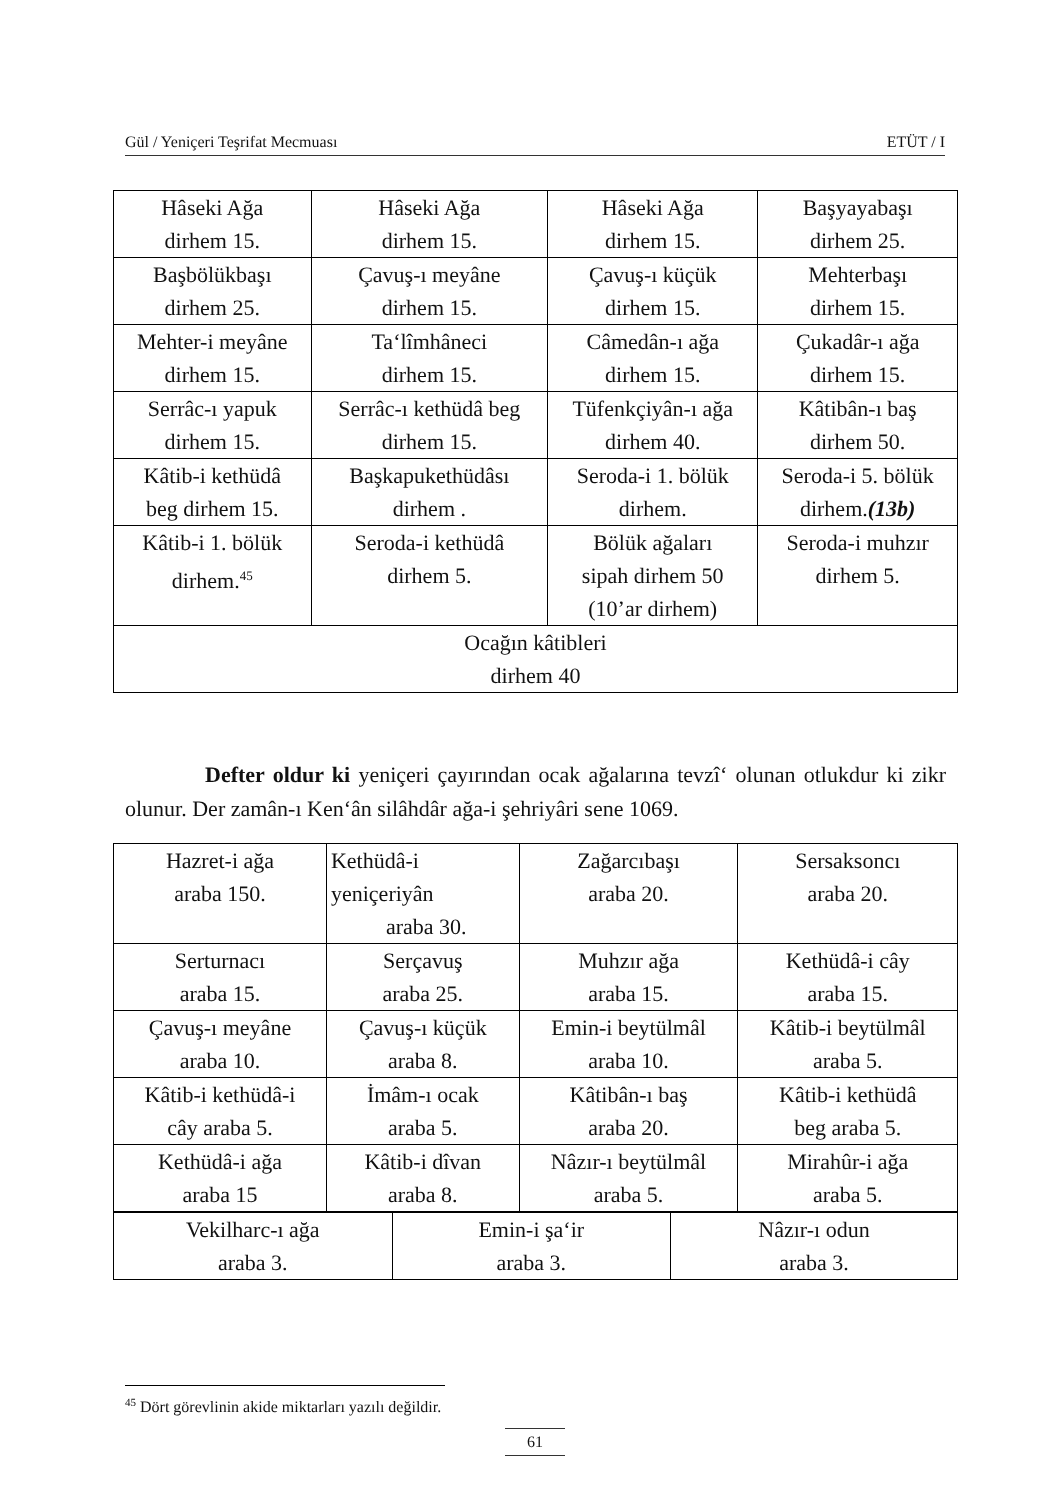Gül / Yeniçeri Teşrifat Mecmuası ETÜT / I
| Hâseki Ağa dirhem 15. | Hâseki Ağa dirhem 15. | Hâseki Ağa dirhem 15. | Başyayabaşı dirhem 25. |
| Başbölükbaşı dirhem 25. | Çavuş-ı meyâne dirhem 15. | Çavuş-ı küçük dirhem 15. | Mehterbaşı dirhem 15. |
| Mehter-i meyâne dirhem 15. | Ta‘lîmhâneci dirhem 15. | Câmedân-ı ağa dirhem 15. | Çukadâr-ı ağa dirhem 15. |
| Serrâc-ı yapuk dirhem 15. | Serrâc-ı kethüdâ beg dirhem 15. | Tüfenkçiyân-ı ağa dirhem 40. | Kâtibân-ı baş dirhem 50. |
| Kâtib-i kethüdâ beg dirhem 15. | Başkapukethüdâsı dirhem . | Seroda-i 1. bölük dirhem. | Seroda-i 5. bölük dirhem. (13b) |
| Kâtib-i 1. bölük dirhem.<sup>45</sup> | Seroda-i kethüdâ dirhem 5. | Bölük ağaları sipah dirhem 50 (10’ar dirhem) | Seroda-i muhzır dirhem 5. |
| Ocağın kâtibleri dirhem 40 | | | |
Defter oldur ki yeniçeri çayırından ocak ağalarına tevzî‘ olunan otlukdur ki zikr olunur. Der zamân-ı Ken‘ân silâhdâr ağa-i şehriyâri sene 1069.
| Hazret-i ağa araba 150. | Kethüdâ-i yeniçeriyân araba 30. | Zağarcıbaşı araba 20. | Sersaksoncı araba 20. |
| Serturnacı araba 15. | Serçavuş araba 25. | Muhzır ağa araba 15. | Kethüdâ-i cây araba 15. |
| Çavuş-ı meyâne araba 10. | Çavuş-ı küçük araba 8. | Emin-i beytülmâl araba 10. | Kâtib-i beytülmâl araba 5. |
| Kâtib-i kethüdâ-i cây araba 5. | İmâm-ı ocak araba 5. | Kâtibân-ı baş araba 20. | Kâtib-i kethüdâ beg araba 5. |
| Kethüdâ-i ağa araba 15 | Kâtib-i dîvan araba 8. | Nâzır-ı beytülmâl araba 5. | Mirahûr-i ağa araba 5. |
| Vekilharc-ı ağa araba 3. | Emin-i şa‘ir araba 3. | Nâzır-ı odun araba 3. |
<sup>45</sup> Dört görevlinin akide miktarları yazılı değildir.
61